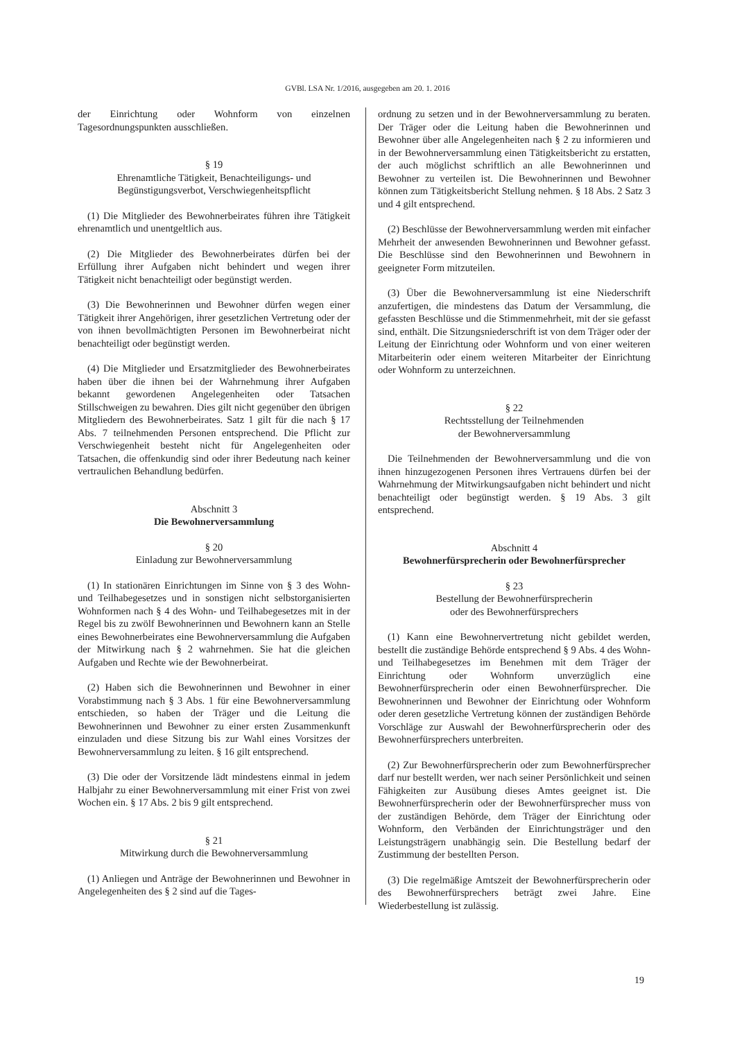GVBl. LSA Nr. 1/2016, ausgegeben am 20. 1. 2016
der Einrichtung oder Wohnform von einzelnen Tagesordnungspunkten ausschließen.
§ 19
Ehrenamtliche Tätigkeit, Benachteiligungs- und Begünstigungsverbot, Verschwiegenheitspflicht
(1) Die Mitglieder des Bewohnerbeirates führen ihre Tätigkeit ehrenamtlich und unentgeltlich aus.
(2) Die Mitglieder des Bewohnerbeirates dürfen bei der Erfüllung ihrer Aufgaben nicht behindert und wegen ihrer Tätigkeit nicht benachteiligt oder begünstigt werden.
(3) Die Bewohnerinnen und Bewohner dürfen wegen einer Tätigkeit ihrer Angehörigen, ihrer gesetzlichen Vertretung oder der von ihnen bevollmächtigten Personen im Bewohnerbeirat nicht benachteiligt oder begünstigt werden.
(4) Die Mitglieder und Ersatzmitglieder des Bewohnerbeirates haben über die ihnen bei der Wahrnehmung ihrer Aufgaben bekannt gewordenen Angelegenheiten oder Tatsachen Stillschweigen zu bewahren. Dies gilt nicht gegenüber den übrigen Mitgliedern des Bewohnerbeirates. Satz 1 gilt für die nach § 17 Abs. 7 teilnehmenden Personen entsprechend. Die Pflicht zur Verschwiegenheit besteht nicht für Angelegenheiten oder Tatsachen, die offenkundig sind oder ihrer Bedeutung nach keiner vertraulichen Behandlung bedürfen.
Abschnitt 3
Die Bewohnerversammlung
§ 20
Einladung zur Bewohnerversammlung
(1) In stationären Einrichtungen im Sinne von § 3 des Wohn- und Teilhabegesetzes und in sonstigen nicht selbstorganisierten Wohnformen nach § 4 des Wohn- und Teilhabegesetzes mit in der Regel bis zu zwölf Bewohnerinnen und Bewohnern kann an Stelle eines Bewohnerbeirates eine Bewohnerversammlung die Aufgaben der Mitwirkung nach § 2 wahrnehmen. Sie hat die gleichen Aufgaben und Rechte wie der Bewohnerbeirat.
(2) Haben sich die Bewohnerinnen und Bewohner in einer Vorabstimmung nach § 3 Abs. 1 für eine Bewohnerversammlung entschieden, so haben der Träger und die Leitung die Bewohnerinnen und Bewohner zu einer ersten Zusammenkunft einzuladen und diese Sitzung bis zur Wahl eines Vorsitzes der Bewohnerversammlung zu leiten. § 16 gilt entsprechend.
(3) Die oder der Vorsitzende lädt mindestens einmal in jedem Halbjahr zu einer Bewohnerversammlung mit einer Frist von zwei Wochen ein. § 17 Abs. 2 bis 9 gilt entsprechend.
§ 21
Mitwirkung durch die Bewohnerversammlung
(1) Anliegen und Anträge der Bewohnerinnen und Bewohner in Angelegenheiten des § 2 sind auf die Tages-
ordnung zu setzen und in der Bewohnerversammlung zu beraten. Der Träger oder die Leitung haben die Bewohnerinnen und Bewohner über alle Angelegenheiten nach § 2 zu informieren und in der Bewohnerversammlung einen Tätigkeitsbericht zu erstatten, der auch möglichst schriftlich an alle Bewohnerinnen und Bewohner zu verteilen ist. Die Bewohnerinnen und Bewohner können zum Tätigkeitsbericht Stellung nehmen. § 18 Abs. 2 Satz 3 und 4 gilt entsprechend.
(2) Beschlüsse der Bewohnerversammlung werden mit einfacher Mehrheit der anwesenden Bewohnerinnen und Bewohner gefasst. Die Beschlüsse sind den Bewohnerinnen und Bewohnern in geeigneter Form mitzuteilen.
(3) Über die Bewohnerversammlung ist eine Niederschrift anzufertigen, die mindestens das Datum der Versammlung, die gefassten Beschlüsse und die Stimmenmehrheit, mit der sie gefasst sind, enthält. Die Sitzungsniederschrift ist von dem Träger oder der Leitung der Einrichtung oder Wohnform und von einer weiteren Mitarbeiterin oder einem weiteren Mitarbeiter der Einrichtung oder Wohnform zu unterzeichnen.
§ 22
Rechtsstellung der Teilnehmenden
der Bewohnerversammlung
Die Teilnehmenden der Bewohnerversammlung und die von ihnen hinzugezogenen Personen ihres Vertrauens dürfen bei der Wahrnehmung der Mitwirkungsaufgaben nicht behindert und nicht benachteiligt oder begünstigt werden. § 19 Abs. 3 gilt entsprechend.
Abschnitt 4
Bewohnerfürsprecherin oder Bewohnerfürsprecher
§ 23
Bestellung der Bewohnerfürsprecherin
oder des Bewohnerfürsprechers
(1) Kann eine Bewohnervertretung nicht gebildet werden, bestellt die zuständige Behörde entsprechend § 9 Abs. 4 des Wohn- und Teilhabegesetzes im Benehmen mit dem Träger der Einrichtung oder Wohnform unverzüglich eine Bewohnerfürsprecherin oder einen Bewohnerfürsprecher. Die Bewohnerinnen und Bewohner der Einrichtung oder Wohnform oder deren gesetzliche Vertretung können der zuständigen Behörde Vorschläge zur Auswahl der Bewohnerfürsprecherin oder des Bewohnerfürsprechers unterbreiten.
(2) Zur Bewohnerfürsprecherin oder zum Bewohnerfürsprecher darf nur bestellt werden, wer nach seiner Persönlichkeit und seinen Fähigkeiten zur Ausübung dieses Amtes geeignet ist. Die Bewohnerfürsprecherin oder der Bewohnerfürsprecher muss von der zuständigen Behörde, dem Träger der Einrichtung oder Wohnform, den Verbänden der Einrichtungsträger und den Leistungsträgern unabhängig sein. Die Bestellung bedarf der Zustimmung der bestellten Person.
(3) Die regelmäßige Amtszeit der Bewohnerfürsprecherin oder des Bewohnerfürsprechers beträgt zwei Jahre. Eine Wiederbestellung ist zulässig.
19